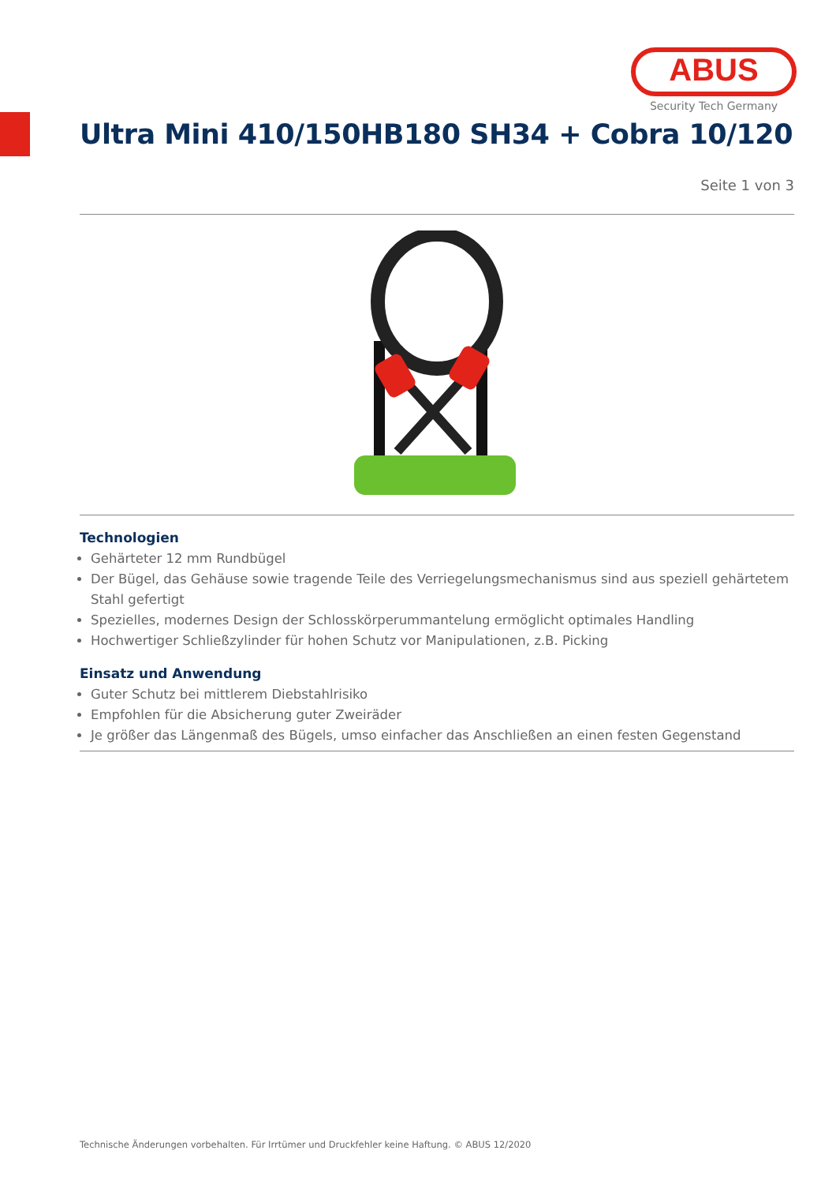ABUS
Security Tech Germany
Ultra Mini 410/150HB180 SH34 + Cobra 10/120
Seite 1 von 3
Technologien
Gehärteter 12 mm Rundbügel
Der Bügel, das Gehäuse sowie tragende Teile des Verriegelungsmechanismus sind aus speziell gehärtetem Stahl gefertigt
Spezielles, modernes Design der Schlosskörperummantelung ermöglicht optimales Handling
Hochwertiger Schließzylinder für hohen Schutz vor Manipulationen, z.B. Picking
Einsatz und Anwendung
Guter Schutz bei mittlerem Diebstahlrisiko
Empfohlen für die Absicherung guter Zweiräder
Je größer das Längenmaß des Bügels, umso einfacher das Anschließen an einen festen Gegenstand
Technische Änderungen vorbehalten. Für Irrtümer und Druckfehler keine Haftung. © ABUS 12/2020